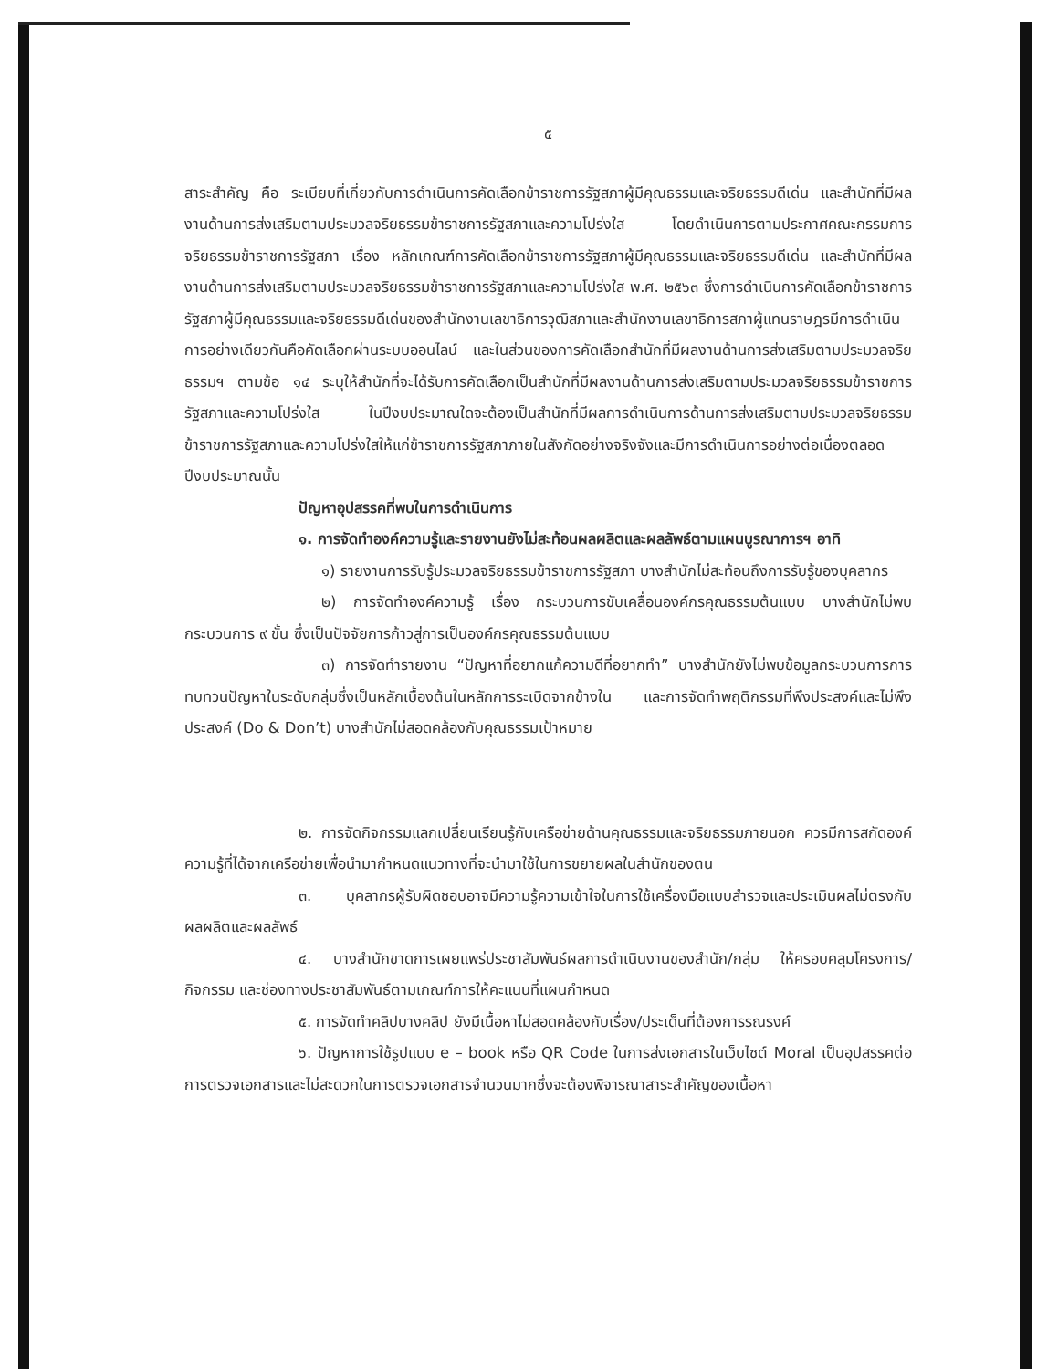๕
สาระสำคัญ คือ ระเบียบที่เกี่ยวกับการดำเนินการคัดเลือกข้าราชการรัฐสภาผู้มีคุณธรรมและจริยธรรมดีเด่น และสำนักที่มีผลงานด้านการส่งเสริมตามประมวลจริยธรรมข้าราชการรัฐสภาและความโปร่งใส โดยดำเนินการตามประกาศคณะกรรมการจริยธรรมข้าราชการรัฐสภา เรื่อง หลักเกณฑ์การคัดเลือกข้าราชการรัฐสภาผู้มีคุณธรรมและจริยธรรมดีเด่น และสำนักที่มีผลงานด้านการส่งเสริมตามประมวลจริยธรรมข้าราชการรัฐสภาและความโปร่งใส พ.ศ. ๒๕๖๓ ซึ่งการดำเนินการคัดเลือกข้าราชการรัฐสภาผู้มีคุณธรรมและจริยธรรมดีเด่นของสำนักงานเลขาธิการวุฒิสภาและสำนักงานเลขาธิการสภาผู้แทนราษฎรมีการดำเนินการอย่างเดียวกันคือคัดเลือกผ่านระบบออนไลน์ และในส่วนของการคัดเลือกสำนักที่มีผลงานด้านการส่งเสริมตามประมวลจริยธรรมฯ ตามข้อ ๑๔ ระบุให้สำนักที่จะได้รับการคัดเลือกเป็นสำนักที่มีผลงานด้านการส่งเสริมตามประมวลจริยธรรมข้าราชการรัฐสภาและความโปร่งใส ในปีงบประมาณใดจะต้องเป็นสำนักที่มีผลการดำเนินการด้านการส่งเสริมตามประมวลจริยธรรมข้าราชการรัฐสภาและความโปร่งใสให้แก่ข้าราชการรัฐสภาภายในสังกัดอย่างจริงจังและมีการดำเนินการอย่างต่อเนื่องตลอดปีงบประมาณนั้น
ปัญหาอุปสรรคที่พบในการดำเนินการ
๑. การจัดทำองค์ความรู้และรายงานยังไม่สะท้อนผลผลิตและผลลัพธ์ตามแผนบูรณาการฯ อาทิ
๑) รายงานการรับรู้ประมวลจริยธรรมข้าราชการรัฐสภา บางสำนักไม่สะท้อนถึงการรับรู้ของบุคลากร
๒) การจัดทำองค์ความรู้ เรื่อง กระบวนการขับเคลื่อนองค์กรคุณธรรมต้นแบบ บางสำนักไม่พบกระบวนการ ๙ ขั้น ซึ่งเป็นปัจจัยการก้าวสู่การเป็นองค์กรคุณธรรมต้นแบบ
๓) การจัดทำรายงาน “ปัญหาที่อยากแก้ความดีที่อยากทำ” บางสำนักยังไม่พบข้อมูลกระบวนการการทบทวนปัญหาในระดับกลุ่มซึ่งเป็นหลักเบื้องต้นในหลักการระเบิดจากข้างใน และการจัดทำพฤติกรรมที่พึงประสงค์และไม่พึงประสงค์ (Do & Don’t) บางสำนักไม่สอดคล้องกับคุณธรรมเป้าหมาย
๒. การจัดกิจกรรมแลกเปลี่ยนเรียนรู้กับเครือข่ายด้านคุณธรรมและจริยธรรมภายนอก ควรมีการสกัดองค์ความรู้ที่ได้จากเครือข่ายเพื่อนำมากำหนดแนวทางที่จะนำมาใช้ในการขยายผลในสำนักของตน
๓. บุคลากรผู้รับผิดชอบอาจมีความรู้ความเข้าใจในการใช้เครื่องมือแบบสำรวจและประเมินผลไม่ตรงกับผลผลิตและผลลัพธ์
๔. บางสำนักขาดการเผยแพร่ประชาสัมพันธ์ผลการดำเนินงานของสำนัก/กลุ่ม ให้ครอบคลุมโครงการ/กิจกรรม และช่องทางประชาสัมพันธ์ตามเกณฑ์การให้คะแนนที่แผนกำหนด
๕. การจัดทำคลิปบางคลิป ยังมีเนื้อหาไม่สอดคล้องกับเรื่อง/ประเด็นที่ต้องการรณรงค์
๖. ปัญหาการใช้รูปแบบ e – book หรือ QR Code ในการส่งเอกสารในเว็บไซต์ Moral เป็นอุปสรรคต่อการตรวจเอกสารและไม่สะดวกในการตรวจเอกสารจำนวนมากซึ่งจะต้องพิจารณาสาระสำคัญของเนื้อหา